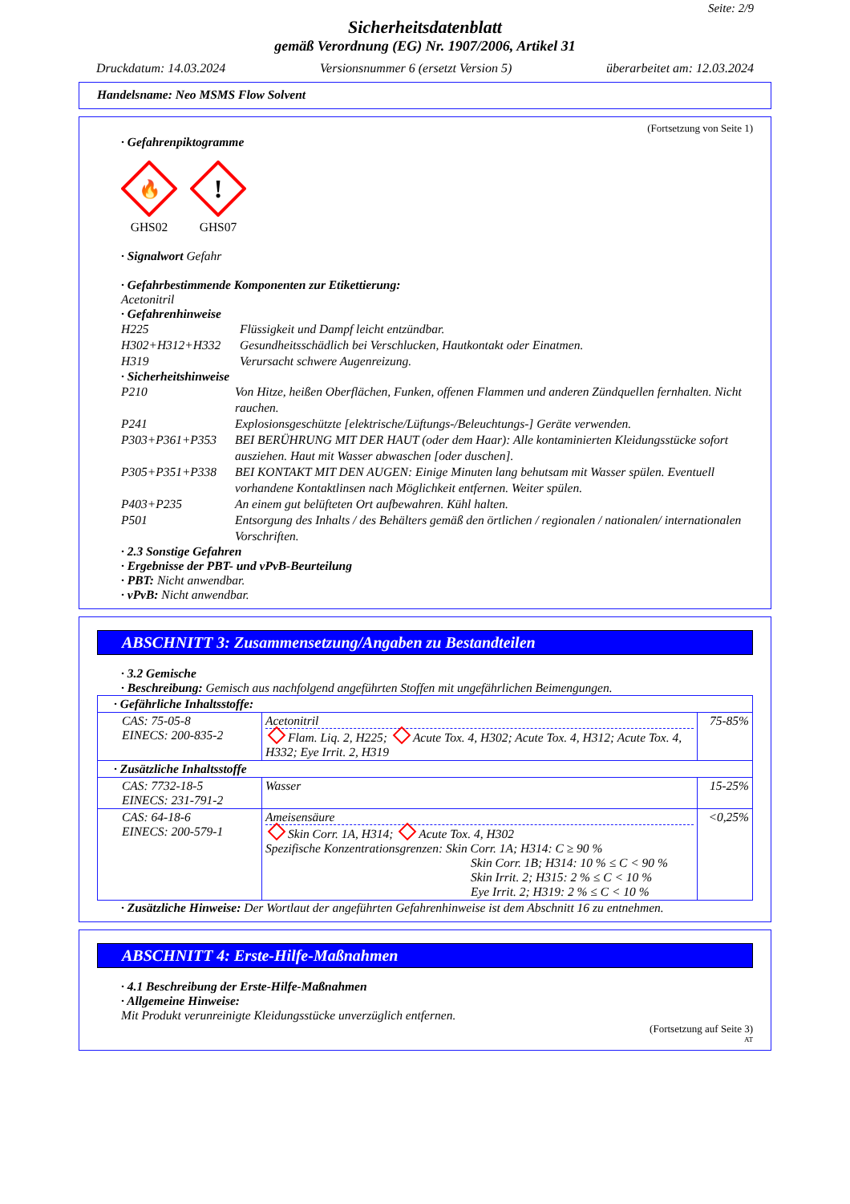Seite: 2/9
Sicherheitsdatenblatt
gemäß Verordnung (EG) Nr. 1907/2006, Artikel 31
Druckdatum: 14.03.2024 Versionsnummer 6 (ersetzt Version 5) überarbeitet am: 12.03.2024
Handelsname: Neo MSMS Flow Solvent
(Fortsetzung von Seite 1)
· Gefahrenpiktogramme
🔥
GHS02
!
GHS07
· Signalwort Gefahr
· Gefahrbestimmende Komponenten zur Etikettierung:
Acetonitril
· Gefahrenhinweise
H225 Flüssigkeit und Dampf leicht entzündbar.
H302+H312+H332 Gesundheitsschädlich bei Verschlucken, Hautkontakt oder Einatmen.
H319 Verursacht schwere Augenreizung.
· Sicherheitshinweise
P210 Von Hitze, heißen Oberflächen, Funken, offenen Flammen und anderen Zündquellen fernhalten. Nicht rauchen.
P241 Explosionsgeschützte [elektrische/Lüftungs-/Beleuchtungs-] Geräte verwenden.
P303+P361+P353 BEI BERÜHRUNG MIT DER HAUT (oder dem Haar): Alle kontaminierten Kleidungsstücke sofort ausziehen. Haut mit Wasser abwaschen [oder duschen].
P305+P351+P338 BEI KONTAKT MIT DEN AUGEN: Einige Minuten lang behutsam mit Wasser spülen. Eventuell vorhandene Kontaktlinsen nach Möglichkeit entfernen. Weiter spülen.
P403+P235 An einem gut belüfteten Ort aufbewahren. Kühl halten.
P501 Entsorgung des Inhalts / des Behälters gemäß den örtlichen / regionalen / nationalen/ internationalen Vorschriften.
· 2.3 Sonstige Gefahren
· Ergebnisse der PBT- und vPvB-Beurteilung
· PBT: Nicht anwendbar.
· vPvB: Nicht anwendbar.
ABSCHNITT 3: Zusammensetzung/Angaben zu Bestandteilen
· 3.2 Gemische
· Beschreibung: Gemisch aus nachfolgend angeführten Stoffen mit ungefährlichen Beimengungen.
| · Gefährliche Inhaltsstoffe: | | |
| CAS: 75-05-8 EINECS: 200-835-2 | Acetonitril Flam. Liq. 2, H225; Acute Tox. 4, H302; Acute Tox. 4, H312; Acute Tox. 4, H332; Eye Irrit. 2, H319 | 75-85% |
| · Zusätzliche Inhaltsstoffe | | |
| CAS: 7732-18-5 EINECS: 231-791-2 | Wasser | 15-25% |
| CAS: 64-18-6 EINECS: 200-579-1 | Ameisensäure Skin Corr. 1A, H314; Acute Tox. 4, H302 Spezifische Konzentrationsgrenzen: Skin Corr. 1A; H314: C ≥ 90 % Skin Corr. 1B; H314: 10 % ≤ C < 90 % Skin Irrit. 2; H315: 2 % ≤ C < 10 % Eye Irrit. 2; H319: 2 % ≤ C < 10 % | <0,25% |
· Zusätzliche Hinweise: Der Wortlaut der angeführten Gefahrenhinweise ist dem Abschnitt 16 zu entnehmen.
ABSCHNITT 4: Erste-Hilfe-Maßnahmen
· 4.1 Beschreibung der Erste-Hilfe-Maßnahmen
· Allgemeine Hinweise:
Mit Produkt verunreinigte Kleidungsstücke unverzüglich entfernen.
(Fortsetzung auf Seite 3)
AT